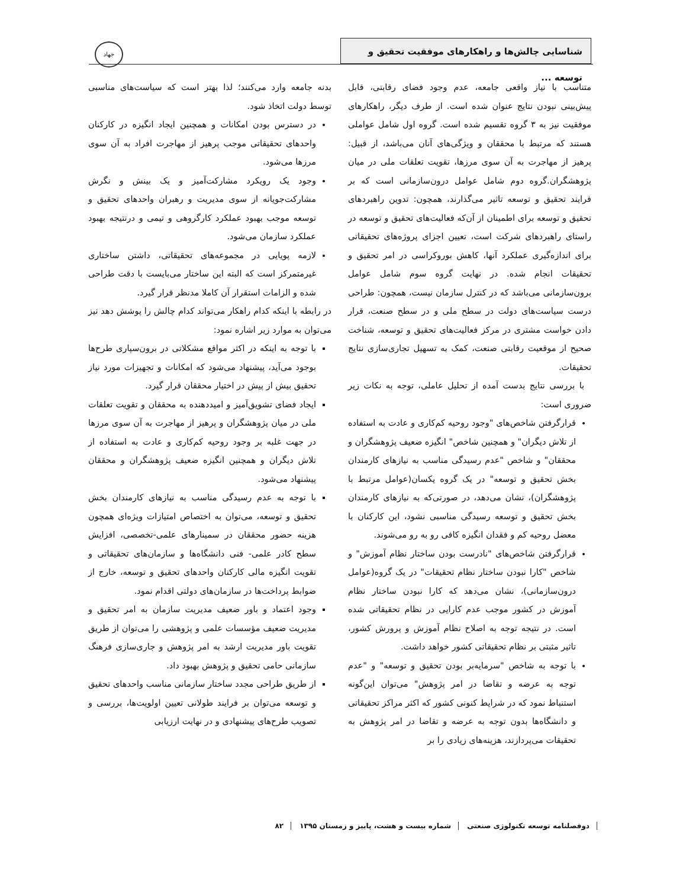شناسایی چالش‌ها و راهکارهای موفقیت تحقیق و توسعه ...
جهاد
متناسب با نیاز واقعی جامعه، عدم وجود فضای رقابتی، قابل پیش‌بینی نبودن نتایج عنوان شده است. از طرف دیگر، راهکارهای موفقیت نیز به ۳ گروه تقسیم شده است. گروه اول شامل عواملی هستند که مرتبط با محققان و ویژگی‌های آنان می‌باشد، از قبیل: پرهیز از مهاجرت به آن سوی مرزها، تقویت تعلقات ملی در میان پژوهشگران.گروه دوم شامل عوامل درون‌سازمانی است که بر فرایند تحقیق و توسعه تاثیر می‌گذارند، همچون: تدوین راهبردهای تحقیق و توسعه برای اطمینان از آن‌که فعالیت‌های تحقیق و توسعه در راستای راهبردهای شرکت است، تعیین اجزای پروژه‌های تحقیقاتی برای اندازه‌گیری عملکرد آنها، کاهش بوروکراسی در امر تحقیق و تحقیقات انجام شده. در نهایت گروه سوم شامل عوامل برون‌سازمانی می‌باشد که در کنترل سازمان نیست، همچون: طراحی درست سیاست‌های دولت در سطح ملی و در سطح صنعت، قرار دادن خواست مشتری در مرکز فعالیت‌های تحقیق و توسعه، شناخت صحیح از موقعیت رقابتی صنعت، کمک به تسهیل تجاری‌سازی نتایج تحقیقات.
با بررسی نتایج بدست آمده از تحلیل عاملی، توجه به نکات زیر ضروری است:
قرارگرفتن شاخص‌های "وجود روحیه کم‌کاری و عادت به استفاده از تلاش دیگران" و همچنین شاخص" انگیزه ضعیف پژوهشگران و محققان" و شاخص "عدم رسیدگی مناسب به نیازهای کارمندان بخش تحقیق و توسعه" در یک گروه یکسان(عوامل مرتبط با پژوهشگران)، نشان می‌دهد، در صورتی‌که به نیازهای کارمندان بخش تحقیق و توسعه رسیدگی مناسبی نشود، این کارکنان با معضل روحیه کم و فقدان انگیزه کافی رو به رو می‌شوند.
قرارگرفتن شاخص‌های "نادرست بودن ساختار نظام آموزش" و شاخص "کارا نبودن ساختار نظام تحقیقات" در یک گروه(عوامل درون‌سازمانی)، نشان می‌دهد که کارا نبودن ساختار نظام آموزش در کشور موجب عدم کارایی در نظام تحقیقاتی شده است. در نتیجه توجه به اصلاح نظام آموزش و پرورش کشور، تاثیر مثبتی بر نظام تحقیقاتی کشور خواهد داشت.
با توجه به شاخص "سرمایه‌بر بودن تحقیق و توسعه" و "عدم توجه به عرضه و تقاضا در امر پژوهش" می‌توان این‌گونه استنباط نمود که در شرایط کنونی کشور که اکثر مراکز تحقیقاتی و دانشگاه‌ها بدون توجه به عرضه و تقاضا در امر پژوهش به تحقیقات می‌پردازند، هزینه‌های زیادی را بر
بدنه جامعه وارد می‌کنند؛ لذا بهتر است که سیاست‌های مناسبی توسط دولت اتخاذ شود.
در دسترس بودن امکانات و همچنین ایجاد انگیزه در کارکنان واحدهای تحقیقاتی موجب پرهیز از مهاجرت افراد به آن سوی مرزها می‌شود.
وجود یک رویکرد مشارکت‌آمیز و یک بینش و نگرش مشارکت‌جویانه از سوی مدیریت و رهبران واحدهای تحقیق و توسعه موجب بهبود عملکرد کارگروهی و تیمی و درنتیجه بهبود عملکرد سازمان می‌شود.
لازمه پویایی در مجموعه‌های تحقیقاتی، داشتن ساختاری غیرمتمرکز است که البته این ساختار می‌بایست با دقت طراحی شده و الزامات استقرار آن کاملا مدنظر قرار گیرد.
در رابطه با اینکه کدام راهکار می‌تواند کدام چالش را پوشش دهد نیز می‌توان به موارد زیر اشاره نمود:
با توجه به اینکه در اکثر مواقع مشکلاتی در برون‌سپاری طرح‌ها بوجود می‌آید، پیشنهاد می‌شود که امکانات و تجهیزات مورد نیاز تحقیق بیش از پیش در اختیار محققان قرار گیرد.
ایجاد فضای تشویق‌آمیز و امیددهنده به محققان و تقویت تعلقات ملی در میان پژوهشگران و پرهیز از مهاجرت به آن سوی مرزها در جهت غلبه بر وجود روحیه کم‌کاری و عادت به استفاده از تلاش دیگران و همچنین انگیزه ضعیف پژوهشگران و محققان پیشنهاد می‌شود.
با توجه به عدم رسیدگی مناسب به نیازهای کارمندان بخش تحقیق و توسعه، می‌توان به اختصاص امتیازات ویژه‌ای همچون هزینه حضور محققان در سمینارهای علمی-تخصصی، افزایش سطح کادر علمی- فنی دانشگاه‌ها و سازمان‌های تحقیقاتی و تقویت انگیزه مالی کارکنان واحدهای تحقیق و توسعه، خارج از ضوابط پرداخت‌ها در سازمان‌های دولتی اقدام نمود.
وجود اعتماد و باور ضعیف مدیریت سازمان به امر تحقیق و مدیریت ضعیف مؤسسات علمی و پژوهشی را می‌توان از طریق تقویت باور مدیریت ارشد به امر پژوهش و جاری‌سازی فرهنگ سازمانی حامی تحقیق و پژوهش بهبود داد.
از طریق طراحی مجدد ساختار سازمانی مناسب واحدهای تحقیق و توسعه می‌توان بر فرایند طولانی تعیین اولویت‌ها، بررسی و تصویب طرح‌های پیشنهادی و در نهایت ارزیابی
دوفصلنامه توسعه تکنولوژی صنعتی شماره بیست و هشت، پاییز و زمستان ۱۳۹۵ ۸۲